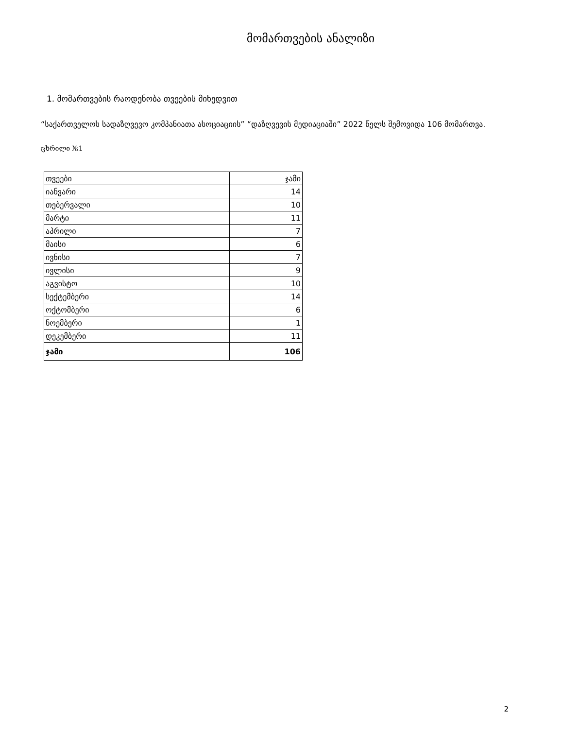მომართვების ანალიზი
1. მომართვების რაოდენობა თვეების მიხედვით
“საქართველოს სადაზღვევო კომპანიათა ასოციაციის” “დაზღვევის მედიაციაში” 2022 წელს შემოვიდა 106 მომართვა.
ცხრილი №1
| თვეები | ჯამი |
| იანვარი | 14 |
| თებერვალი | 10 |
| მარტი | 11 |
| აპრილი | 7 |
| მაისი | 6 |
| ივნისი | 7 |
| ივლისი | 9 |
| აგვისტო | 10 |
| სექტემბერი | 14 |
| ოქტომბერი | 6 |
| ნოემბერი | 1 |
| დეკემბერი | 11 |
| ჯამი | 106 |
2